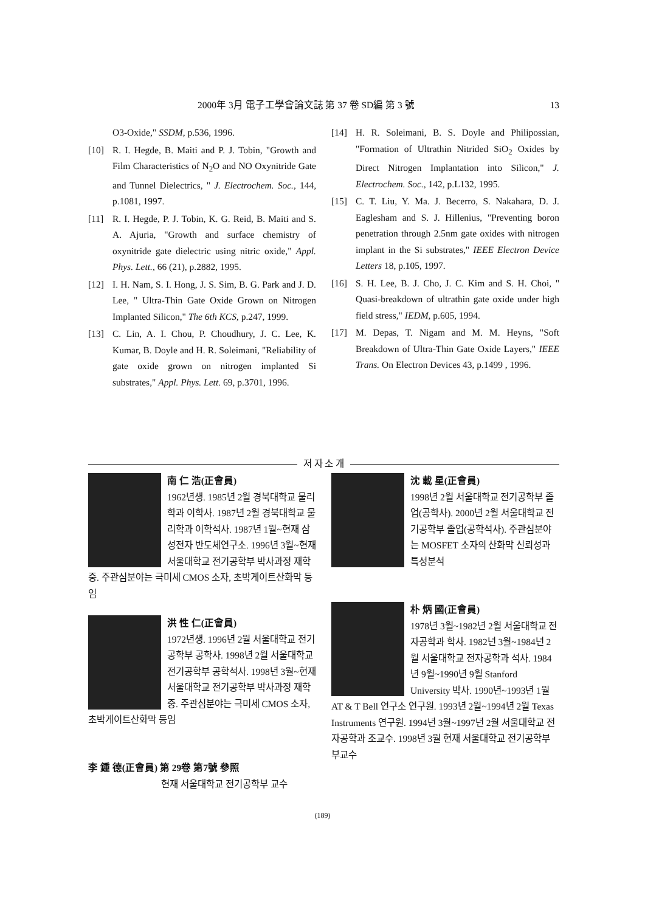2000年 3月 電子工學會論文誌 第 37 卷 SD編 第 3 號 13
O3-Oxide," SSDM, p.536, 1996.
[10] R. I. Hegde, B. Maiti and P. J. Tobin, "Growth and Film Characteristics of N<sub>2</sub>O and NO Oxynitride Gate and Tunnel Dielectrics, " J. Electrochem. Soc., 144, p.1081, 1997.
[11] R. I. Hegde, P. J. Tobin, K. G. Reid, B. Maiti and S. A. Ajuria, "Growth and surface chemistry of oxynitride gate dielectric using nitric oxide," Appl. Phys. Lett., 66 (21), p.2882, 1995.
[12] I. H. Nam, S. I. Hong, J. S. Sim, B. G. Park and J. D. Lee, " Ultra-Thin Gate Oxide Grown on Nitrogen Implanted Silicon," The 6th KCS, p.247, 1999.
[13] C. Lin, A. I. Chou, P. Choudhury, J. C. Lee, K. Kumar, B. Doyle and H. R. Soleimani, "Reliability of gate oxide grown on nitrogen implanted Si substrates," Appl. Phys. Lett. 69, p.3701, 1996.
[14] H. R. Soleimani, B. S. Doyle and Philipossian, "Formation of Ultrathin Nitrided SiO<sub>2</sub> Oxides by Direct Nitrogen Implantation into Silicon," J. Electrochem. Soc., 142, p.L132, 1995.
[15] C. T. Liu, Y. Ma. J. Becerro, S. Nakahara, D. J. Eaglesham and S. J. Hillenius, "Preventing boron penetration through 2.5nm gate oxides with nitrogen implant in the Si substrates," IEEE Electron Device Letters 18, p.105, 1997.
[16] S. H. Lee, B. J. Cho, J. C. Kim and S. H. Choi, " Quasi-breakdown of ultrathin gate oxide under high field stress," IEDM, p.605, 1994.
[17] M. Depas, T. Nigam and M. M. Heyns, "Soft Breakdown of Ultra-Thin Gate Oxide Layers," IEEE Trans. On Electron Devices 43, p.1499 , 1996.
저 자 소 개
南 仁 浩(正會員)
1962년생. 1985년 2월 경북대학교 물리학과 이학사. 1987년 2월 경북대학교 물리학과 이학석사. 1987년 1월~현재 삼성전자 반도체연구소. 1996년 3월~현재 서울대학교 전기공학부 박사과정 재학중. 주관심분야는 극미세 CMOS 소자, 초박게이트산화막 등임
洪 性 仁(正會員)
1972년생. 1996년 2월 서울대학교 전기공학부 공학사. 1998년 2월 서울대학교 전기공학부 공학석사. 1998년 3월~현재 서울대학교 전기공학부 박사과정 재학중. 주관심분야는 극미세 CMOS 소자, 초박게이트산화막 등임
李 鍾 德(正會員) 第 29卷 第7號 參照
현재 서울대학교 전기공학부 교수
沈 載 星(正會員)
1998년 2월 서울대학교 전기공학부 졸업(공학사). 2000년 2월 서울대학교 전기공학부 졸업(공학석사). 주관심분야는 MOSFET 소자의 산화막 신뢰성과 특성분석
朴 炳 國(正會員)
1978년 3월~1982년 2월 서울대학교 전자공학과 학사. 1982년 3월~1984년 2월 서울대학교 전자공학과 석사. 1984년 9월~1990년 9월 Stanford University 박사. 1990년~1993년 1월 AT & T Bell 연구소 연구원. 1993년 2월~1994년 2월 Texas Instruments 연구원. 1994년 3월~1997년 2월 서울대학교 전자공학과 조교수. 1998년 3월 현재 서울대학교 전기공학부 부교수
(189)